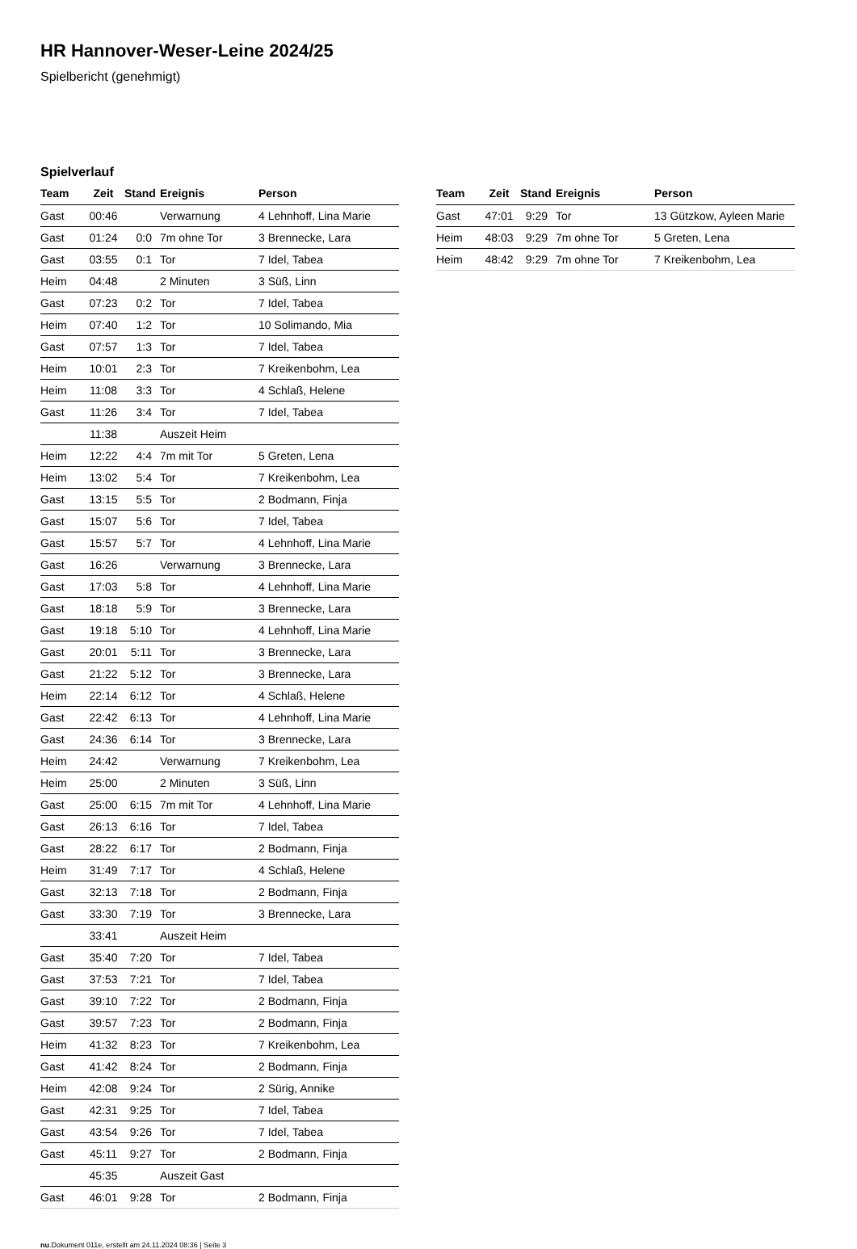HR Hannover-Weser-Leine 2024/25
Spielbericht (genehmigt)
Spielverlauf
| Team | Zeit | Stand | Ereignis | Person |
| --- | --- | --- | --- | --- |
| Gast | 00:46 | | Verwarnung | 4 Lehnhoff, Lina Marie |
| Gast | 01:24 | 0:0 | 7m ohne Tor | 3 Brennecke, Lara |
| Gast | 03:55 | 0:1 | Tor | 7 Idel, Tabea |
| Heim | 04:48 | | 2 Minuten | 3 Süß, Linn |
| Gast | 07:23 | 0:2 | Tor | 7 Idel, Tabea |
| Heim | 07:40 | 1:2 | Tor | 10 Solimando, Mia |
| Gast | 07:57 | 1:3 | Tor | 7 Idel, Tabea |
| Heim | 10:01 | 2:3 | Tor | 7 Kreikenbohm, Lea |
| Heim | 11:08 | 3:3 | Tor | 4 Schlaß, Helene |
| Gast | 11:26 | 3:4 | Tor | 7 Idel, Tabea |
| | 11:38 | | Auszeit Heim | |
| Heim | 12:22 | 4:4 | 7m mit Tor | 5 Greten, Lena |
| Heim | 13:02 | 5:4 | Tor | 7 Kreikenbohm, Lea |
| Gast | 13:15 | 5:5 | Tor | 2 Bodmann, Finja |
| Gast | 15:07 | 5:6 | Tor | 7 Idel, Tabea |
| Gast | 15:57 | 5:7 | Tor | 4 Lehnhoff, Lina Marie |
| Gast | 16:26 | | Verwarnung | 3 Brennecke, Lara |
| Gast | 17:03 | 5:8 | Tor | 4 Lehnhoff, Lina Marie |
| Gast | 18:18 | 5:9 | Tor | 3 Brennecke, Lara |
| Gast | 19:18 | 5:10 | Tor | 4 Lehnhoff, Lina Marie |
| Gast | 20:01 | 5:11 | Tor | 3 Brennecke, Lara |
| Gast | 21:22 | 5:12 | Tor | 3 Brennecke, Lara |
| Heim | 22:14 | 6:12 | Tor | 4 Schlaß, Helene |
| Gast | 22:42 | 6:13 | Tor | 4 Lehnhoff, Lina Marie |
| Gast | 24:36 | 6:14 | Tor | 3 Brennecke, Lara |
| Heim | 24:42 | | Verwarnung | 7 Kreikenbohm, Lea |
| Heim | 25:00 | | 2 Minuten | 3 Süß, Linn |
| Gast | 25:00 | 6:15 | 7m mit Tor | 4 Lehnhoff, Lina Marie |
| Gast | 26:13 | 6:16 | Tor | 7 Idel, Tabea |
| Gast | 28:22 | 6:17 | Tor | 2 Bodmann, Finja |
| Heim | 31:49 | 7:17 | Tor | 4 Schlaß, Helene |
| Gast | 32:13 | 7:18 | Tor | 2 Bodmann, Finja |
| Gast | 33:30 | 7:19 | Tor | 3 Brennecke, Lara |
| | 33:41 | | Auszeit Heim | |
| Gast | 35:40 | 7:20 | Tor | 7 Idel, Tabea |
| Gast | 37:53 | 7:21 | Tor | 7 Idel, Tabea |
| Gast | 39:10 | 7:22 | Tor | 2 Bodmann, Finja |
| Gast | 39:57 | 7:23 | Tor | 2 Bodmann, Finja |
| Heim | 41:32 | 8:23 | Tor | 7 Kreikenbohm, Lea |
| Gast | 41:42 | 8:24 | Tor | 2 Bodmann, Finja |
| Heim | 42:08 | 9:24 | Tor | 2 Sürig, Annike |
| Gast | 42:31 | 9:25 | Tor | 7 Idel, Tabea |
| Gast | 43:54 | 9:26 | Tor | 7 Idel, Tabea |
| Gast | 45:11 | 9:27 | Tor | 2 Bodmann, Finja |
| | 45:35 | | Auszeit Gast | |
| Gast | 46:01 | 9:28 | Tor | 2 Bodmann, Finja |
| Team | Zeit | Stand | Ereignis | Person |
| --- | --- | --- | --- | --- |
| Gast | 47:01 | 9:29 | Tor | 13 Gützkow, Ayleen Marie |
| Heim | 48:03 | 9:29 | 7m ohne Tor | 5 Greten, Lena |
| Heim | 48:42 | 9:29 | 7m ohne Tor | 7 Kreikenbohm, Lea |
nu.Dokument 011e, erstellt am 24.11.2024 08:36 | Seite 3